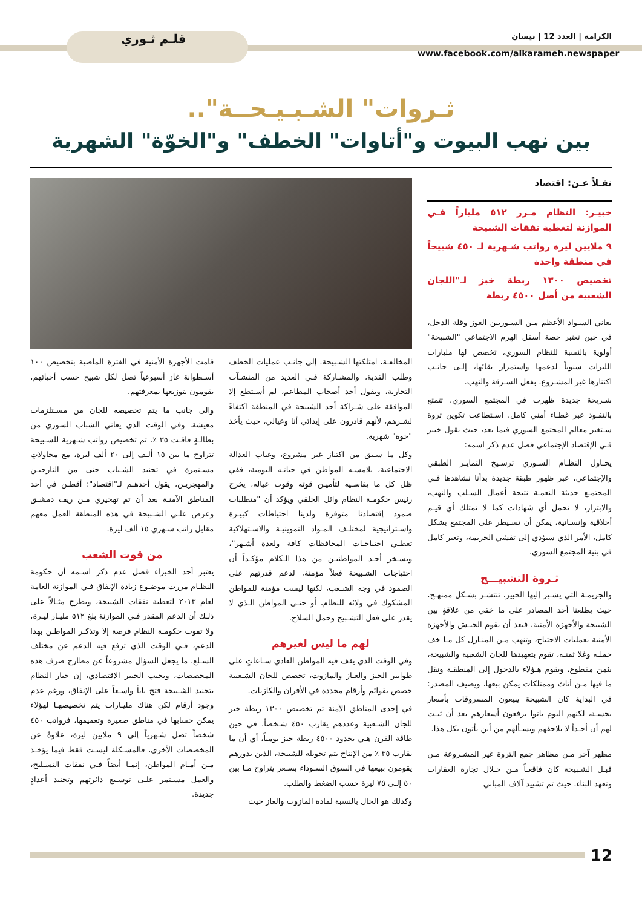الكرامة | العدد 12 | نيسان
قلـم ثـوري
www.facebook.com/alkarameh.newspaper
ثـروات" الشـبـيـحــة"..
بين نهب البيوت و"أتاوات" الخطف" و"الخوّة" الشهرية
نقـلاً عـن: اقتصاد
خبيـر: النظام مـرر ٥١٢ ملياراً فـي الموازنة لتغطية نفقات الشبيحة
٩ ملايين ليرة رواتب شـهرية لـ ٤٥٠ شبيحاً في منطقة واحدة
تخصيص ١٣٠٠ ربطة خبز لـ"اللجان الشعبية من أصل ٤٥٠٠ ربطة
يعاني السـواد الأعظم مـن السـوريين العوز وقلة الدخل، في حين تعتبر حصة أسفل الهرم الاجتماعي "الشبيحة" أولوية بالنسبة للنظام السوري، تخصص لها مليارات الليرات سنوياً لدعمها واستمرار بقائها، إلـى جانـب اكتنازها غير المشـروع، بفعل السـرقة والنهب.
شـريحة جديدة ظهرت في المجتمع السوري، تتمتع بالنفـوذ عبر غطـاء أمني كامل، اسـتطاعت تكوين ثروة سـتغير معالم المجتمع السوري فيما بعد، حيث يقول خبير فـي الإقتصاد الإجتماعي فضل عدم ذكر اسمه:
يحـاول النظـام السـوري ترسـيخ التمايـز الطبقي والإجتماعي، عبر ظهور طبقة جديدة بدأنا نشاهدها فـي المجتمـع حديثة النعمـة نتيجة أعمال السـلب والنهب، والابتزاز، لا تحمل أي شهادات كما لا تمتلك أي قيـم أخلاقية وإنسـانية، يمكن أن تسـيطر على المجتمع بشكل كامل، الأمر الذي سيؤدي إلى تفشي الجريمة، وتغير كامل في بنية المجتمع السوري.
ثـروة التشبيـــح
والجريمـة التي يشـير إليها الخبير، تنتشـر بشـكل ممنهـج، حيث يطلعنا أحد المصادر على ما خفي من علاقةٍ بين الشبيحة والأجهزة الأمنية، فبعد أن يقوم الجيـش والأجهزة الأمنية بعمليات الاجتياح، وتنهب مـن المنـازل كل مـا خف حملـه وغلا ثمنـه، تقوم بتعهيدها للجان الشعبية والشبيحة، بثمن مقطوع، ويقوم هـؤلاء بالدخول إلى المنطقـة ونقل ما فيها مـن أثاث وممتلكات يمكن بيعها، ويضيف المصدر: في البداية كان الشبيحة يبيعون المسروقات بأسعار بخسـة، لكنهم اليوم باتوا يرفعون أسعارهم بعد أن ثبـت لهم أن أحـداً لا يلاحقهم ويسـألهم من أين يأتون بكل هذا.
مظهر آخر مـن مظاهر جمع الثروة غير المشـروعة مـن قبـل الشـبيحة كان فاقعـاً مـن خـلال تجارة العقارات وتعهد البناء، حيث تم تشييد آلاف المباني
المخالفـة، امتلكتها الشـبيحة، إلى جانـب عمليات الخطف وطلب الفدية، والمشـاركة فـي العديد من المنشـآت التجارية، ويقول أحد أصحاب المطاعم، لم أسـتطع إلا الموافقة على شـراكة أحد الشبيحة في المنطقة اكتفاءً لشـرهم، لأنهم قادرون على إيذائي أنا وعيالي، حيث يأخذ "خوة" شهرية.
وكل ما سـبق من اكتناز غير مشروع، وغياب العدالة الاجتماعية، يلامسـه المواطن في حياتـه اليومية، ففي ظل كل ما يقاسـيه لتأميـن قوته وقوت عياله، يخرج رئيس حكومـة النظام وائل الحلقي ويؤكد أن "متطلبات صمود إقتصادنا متوفرة ولدينا احتياطات كبيـرة واسـتراتيجية لمختلـف المـواد التموينيـة والاسـتهلاكية تغطـي احتياجـات المحافظات كافة ولعدة أشـهر"، ويسـخر أحـد المواطنيـن من هذا الـكلام مؤكـداً أن احتياجات الشـبيحة فعلاً مؤمنة، لدعم قدرتهم على الصمود في وجه الشـعب، لكنها ليست مؤمنة للمواطن المشكوك في ولائه للنظام، أو حتـى المواطن الـذي لا يقدر على فعل التشـبيح وحمل السلاح.
لهم ما ليس لغيرهم
وفي الوقت الذي يقف فيه المواطن العادي سـاعاتٍ على طوابير الخبز والغـاز والمازوت، تخصص للجان الشـعبية حصص بقوائم وأرقام محددة في الأفران والكازيات.
في إحدى المناطق الآمنة تم تخصيص ١٣٠٠ ربطة خبز للجان الشـعبية وعددهم يقارب ٤٥٠ شـخصاً، في حين طاقة الفرن هـي بحدود ٤٥٠٠ ربطة خبز يومياً، أي أن ما يقارب ٣٥ ٪ من الإنتاج يتم تحويله للشبيحة، الذين بدورهم يقومون ببيعها في السوق السـوداء بسـعر يتراوح مـا بين ٥٠ إلـى ٧٥ ليرة حسب الضغط والطلب.
وكذلك هو الحال بالنسبة لمادة المازوت والغاز حيث
قامت الأجهزة الأمنية في الفترة الماضية بتخصيص ١٠٠ أسـطوانة غاز أسبوعياً تصل لكل شبيح حسب أحيائهم، يقومون بتوزيعها بمعرفتهم.
والى جانب ما يتم تخصيصه للجان من مسـتلزمات معيشة، وفي الوقت الذي يعاني الشباب السوري من بطالـةٍ فاقـت ٣٥ ٪، تم تخصيص رواتب شـهرية للشـبيحة تتراوح ما بين ١٥ ألـف إلى ٢٠ ألف ليرة، مع محاولاتٍ مسـتمرة في تجنيد الشـباب حتى من النازحيـن والمهجريـن، يقول أحدهـم لـ"اقتصاد": أقطـن في أحد المناطق الآمنـة بعد أن تم تهجيري مـن ريف دمشـق وعرض علـي الشـبيحة في هذه المنطقة العمل معهم مقابل راتب شـهري ١٥ ألف ليرة.
من قوت الشعب
يعتبر أحد الخبراء فضل عدم ذكر اسـمه أن حكومة النظـام مررت موضـوع زيادة الإنفاق فـي الموازنة العامة لعام ٢٠١٣ لتغطية نفقات الشبيحة، ويطرح مثـالاً على ذلـك أن الدعم المقدر فـي الموازنة بلغ ٥١٢ مليـار ليـرة، ولا تفوت حكومـة النظام فرصة إلا وتذكـر المواطـن بهذا الدعم، فـي الوقت الذي ترفع فيه الدعم عن مختلف السـلع، ما يجعل السؤال مشروعاً عن مطارح صرف هذه المخصصات، ويجيب الخبير الاقتصادي، إن خيار النظام بتجنيد الشـبيحة فتح باباً واسـعاً على الإنفاق، ورغم عدم وجود أرقام لكن هناك مليـارات يتم تخصيصهـا لهؤلاء يمكن حسابها في مناطق صغيرة وتعميمها، فرواتب ٤٥٠ شخصاً تصل شـهرياً إلى ٩ ملايين ليرة، علاوةً عن المخصصات الأخرى، فالمشـكلة ليسـت فقط فيما يؤخـذ مـن أمـام المواطن، إنمـا أيضاً فـي نفقات التسـليح، والعمل مسـتمر علـى توسـيع دائرتهم وتجنيد أعدادٍ جديدة.
12